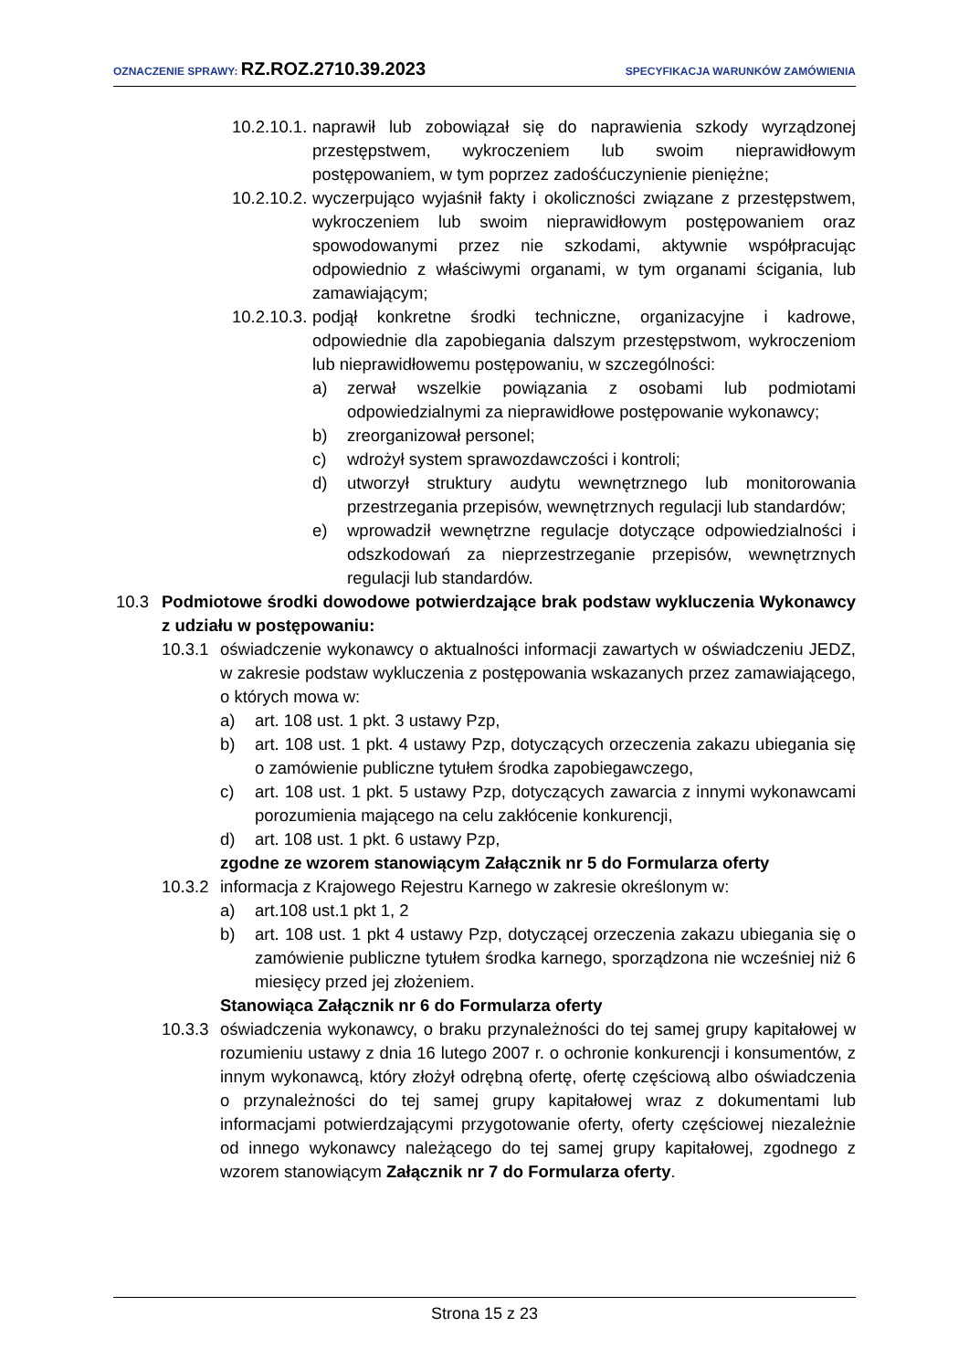OZNACZENIE SPRAWY: RZ.ROZ.2710.39.2023
SPECYFIKACJA WARUNKÓW ZAMÓWIENIA
10.2.10.1. naprawił lub zobowiązał się do naprawienia szkody wyrządzonej przestępstwem, wykroczeniem lub swoim nieprawidłowym postępowaniem, w tym poprzez zadośćuczynienie pieniężne;
10.2.10.2. wyczerpująco wyjaśnił fakty i okoliczności związane z przestępstwem, wykroczeniem lub swoim nieprawidłowym postępowaniem oraz spowodowanymi przez nie szkodami, aktywnie współpracując odpowiednio z właściwymi organami, w tym organami ścigania, lub zamawiającym;
10.2.10.3. podjął konkretne środki techniczne, organizacyjne i kadrowe, odpowiednie dla zapobiegania dalszym przestępstwom, wykroczeniom lub nieprawidłowemu postępowaniu, w szczególności:
a) zerwał wszelkie powiązania z osobami lub podmiotami odpowiedzialnymi za nieprawidłowe postępowanie wykonawcy;
b) zreorganizował personel;
c) wdrożył system sprawozdawczości i kontroli;
d) utworzył struktury audytu wewnętrznego lub monitorowania przestrzegania przepisów, wewnętrznych regulacji lub standardów;
e) wprowadził wewnętrzne regulacje dotyczące odpowiedzialności i odszkodowań za nieprzestrzeganie przepisów, wewnętrznych regulacji lub standardów.
10.3 Podmiotowe środki dowodowe potwierdzające brak podstaw wykluczenia Wykonawcy z udziału w postępowaniu:
10.3.1 oświadczenie wykonawcy o aktualności informacji zawartych w oświadczeniu JEDZ, w zakresie podstaw wykluczenia z postępowania wskazanych przez zamawiającego, o których mowa w:
a) art. 108 ust. 1 pkt. 3 ustawy Pzp,
b) art. 108 ust. 1 pkt. 4 ustawy Pzp, dotyczących orzeczenia zakazu ubiegania się o zamówienie publiczne tytułem środka zapobiegawczego,
c) art. 108 ust. 1 pkt. 5 ustawy Pzp, dotyczących zawarcia z innymi wykonawcami porozumienia mającego na celu zakłócenie konkurencji,
d) art. 108 ust. 1 pkt. 6 ustawy Pzp,
zgodne ze wzorem stanowiącym Załącznik nr 5 do Formularza oferty
10.3.2 informacja z Krajowego Rejestru Karnego w zakresie określonym w:
a) art.108 ust.1 pkt 1, 2
b) art. 108 ust. 1 pkt 4 ustawy Pzp, dotyczącej orzeczenia zakazu ubiegania się o zamówienie publiczne tytułem środka karnego, sporządzona nie wcześniej niż 6 miesięcy przed jej złożeniem.
Stanowiąca Załącznik nr 6 do Formularza oferty
10.3.3 oświadczenia wykonawcy, o braku przynależności do tej samej grupy kapitałowej w rozumieniu ustawy z dnia 16 lutego 2007 r. o ochronie konkurencji i konsumentów, z innym wykonawcą, który złożył odrębną ofertę, ofertę częściową albo oświadczenia o przynależności do tej samej grupy kapitałowej wraz z dokumentami lub informacjami potwierdzającymi przygotowanie oferty, oferty częściowej niezależnie od innego wykonawcy należącego do tej samej grupy kapitałowej, zgodnego z wzorem stanowiącym Załącznik nr 7 do Formularza oferty.
Strona 15 z 23